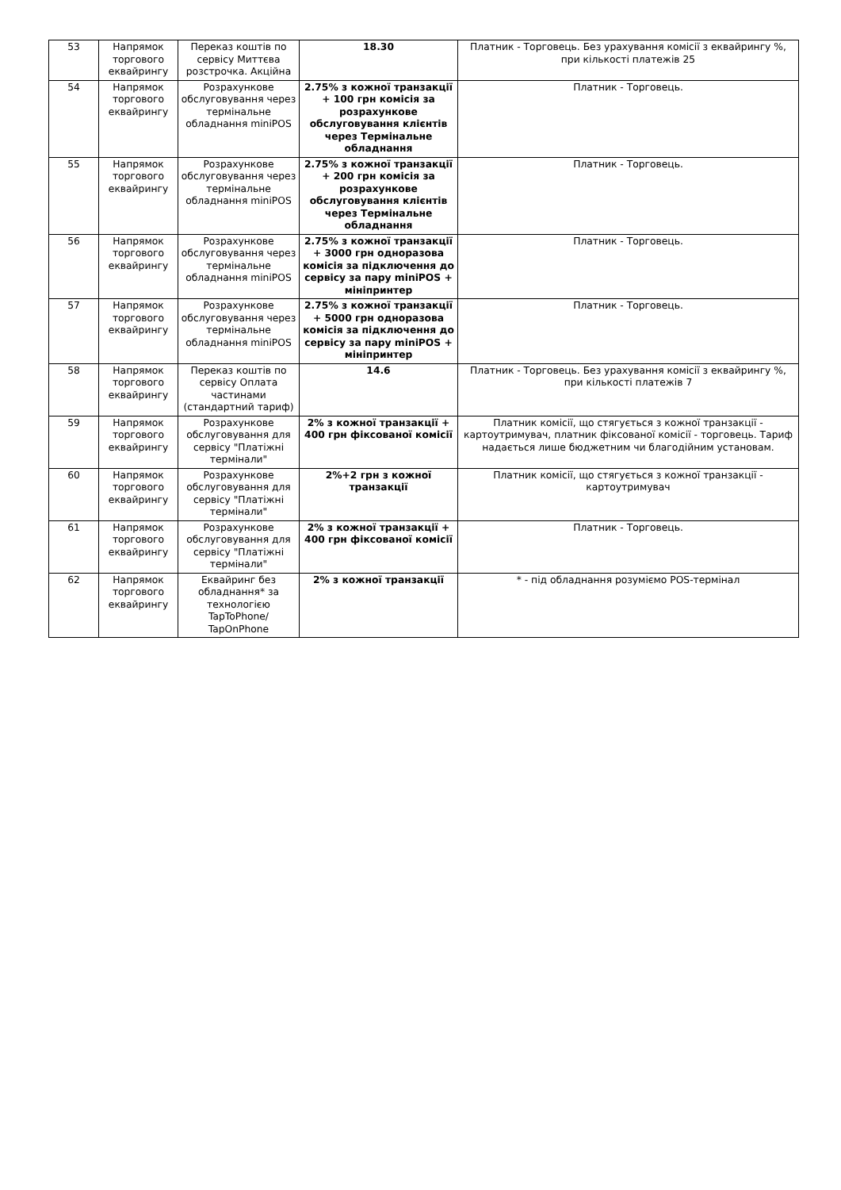| 53 | Напрямок торгового еквайрингу | Переказ коштів по сервісу Миттєва розстрочка. Акційна | 18.30 | Платник - Торговець. Без урахування комісії з еквайрингу %, при кількості платежів 25 |
| 54 | Напрямок торгового еквайрингу | Розрахункове обслуговування через термінальне обладнання miniPOS | 2.75% з кожної транзакції + 100 грн комісія за розрахункове обслуговування клієнтів через Термінальне обладнання | Платник - Торговець. |
| 55 | Напрямок торгового еквайрингу | Розрахункове обслуговування через термінальне обладнання miniPOS | 2.75% з кожної транзакції + 200 грн комісія за розрахункове обслуговування клієнтів через Термінальне обладнання | Платник - Торговець. |
| 56 | Напрямок торгового еквайрингу | Розрахункове обслуговування через термінальне обладнання miniPOS | 2.75% з кожної транзакції + 3000 грн одноразова комісія за підключення до сервісу за пару miniPOS + мініпринтер | Платник - Торговець. |
| 57 | Напрямок торгового еквайрингу | Розрахункове обслуговування через термінальне обладнання miniPOS | 2.75% з кожної транзакції + 5000 грн одноразова комісія за підключення до сервісу за пару miniPOS + мініпринтер | Платник - Торговець. |
| 58 | Напрямок торгового еквайрингу | Переказ коштів по сервісу Оплата частинами (стандартний тариф) | 14.6 | Платник - Торговець. Без урахування комісії з еквайрингу %, при кількості платежів 7 |
| 59 | Напрямок торгового еквайрингу | Розрахункове обслуговування для сервісу "Платіжні термінали" | 2% з кожної транзакції + 400 грн фіксованої комісії | Платник комісії, що стягується з кожної транзакції - картоутримувач, платник фіксованої комісії - торговець. Тариф надається лише бюджетним чи благодійним установам. |
| 60 | Напрямок торгового еквайрингу | Розрахункове обслуговування для сервісу "Платіжні термінали" | 2%+2 грн з кожної транзакції | Платник комісії, що стягується з кожної транзакції - картоутримувач |
| 61 | Напрямок торгового еквайрингу | Розрахункове обслуговування для сервісу "Платіжні термінали" | 2% з кожної транзакції + 400 грн фіксованої комісії | Платник - Торговець. |
| 62 | Напрямок торгового еквайрингу | Еквайринг без обладнання* за технологією TapToPhone/ TapOnPhone | 2% з кожної транзакції | * - під обладнання розуміємо POS-термінал |